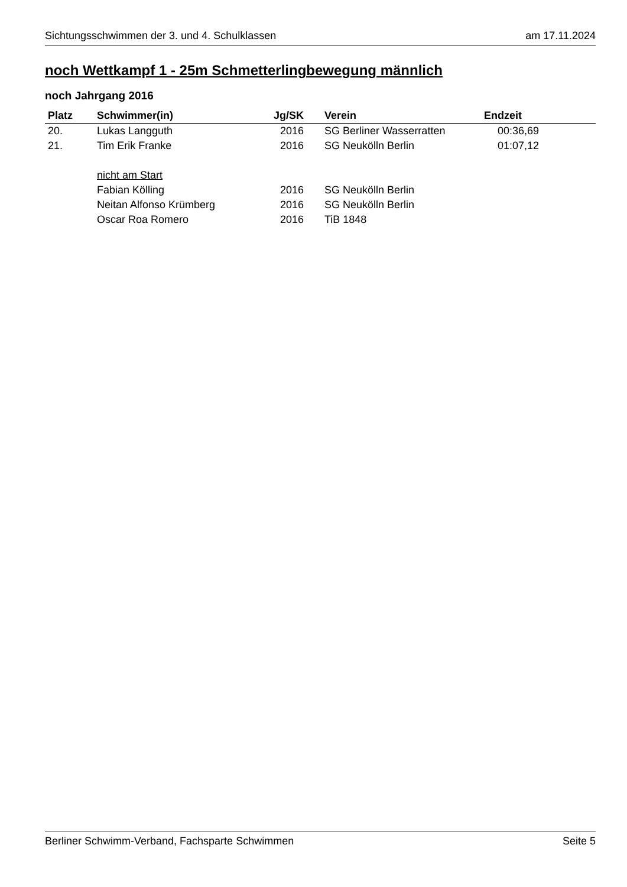Sichtungsschwimmen der 3. und 4. Schulklassen am 17.11.2024
noch Wettkampf 1 - 25m Schmetterlingbewegung männlich
noch Jahrgang 2016
| Platz | Schwimmer(in) | Jg/SK | Verein | Endzeit |
| --- | --- | --- | --- | --- |
| 20. | Lukas Langguth | 2016 | SG Berliner Wasserratten | 00:36,69 |
| 21. | Tim Erik Franke | 2016 | SG Neukölln Berlin | 01:07,12 |
| | nicht am Start | | | |
| | Fabian Kölling | 2016 | SG Neukölln Berlin | |
| | Neitan Alfonso Krümberg | 2016 | SG Neukölln Berlin | |
| | Oscar Roa Romero | 2016 | TiB 1848 | |
Berliner Schwimm-Verband, Fachsparte Schwimmen Seite 5